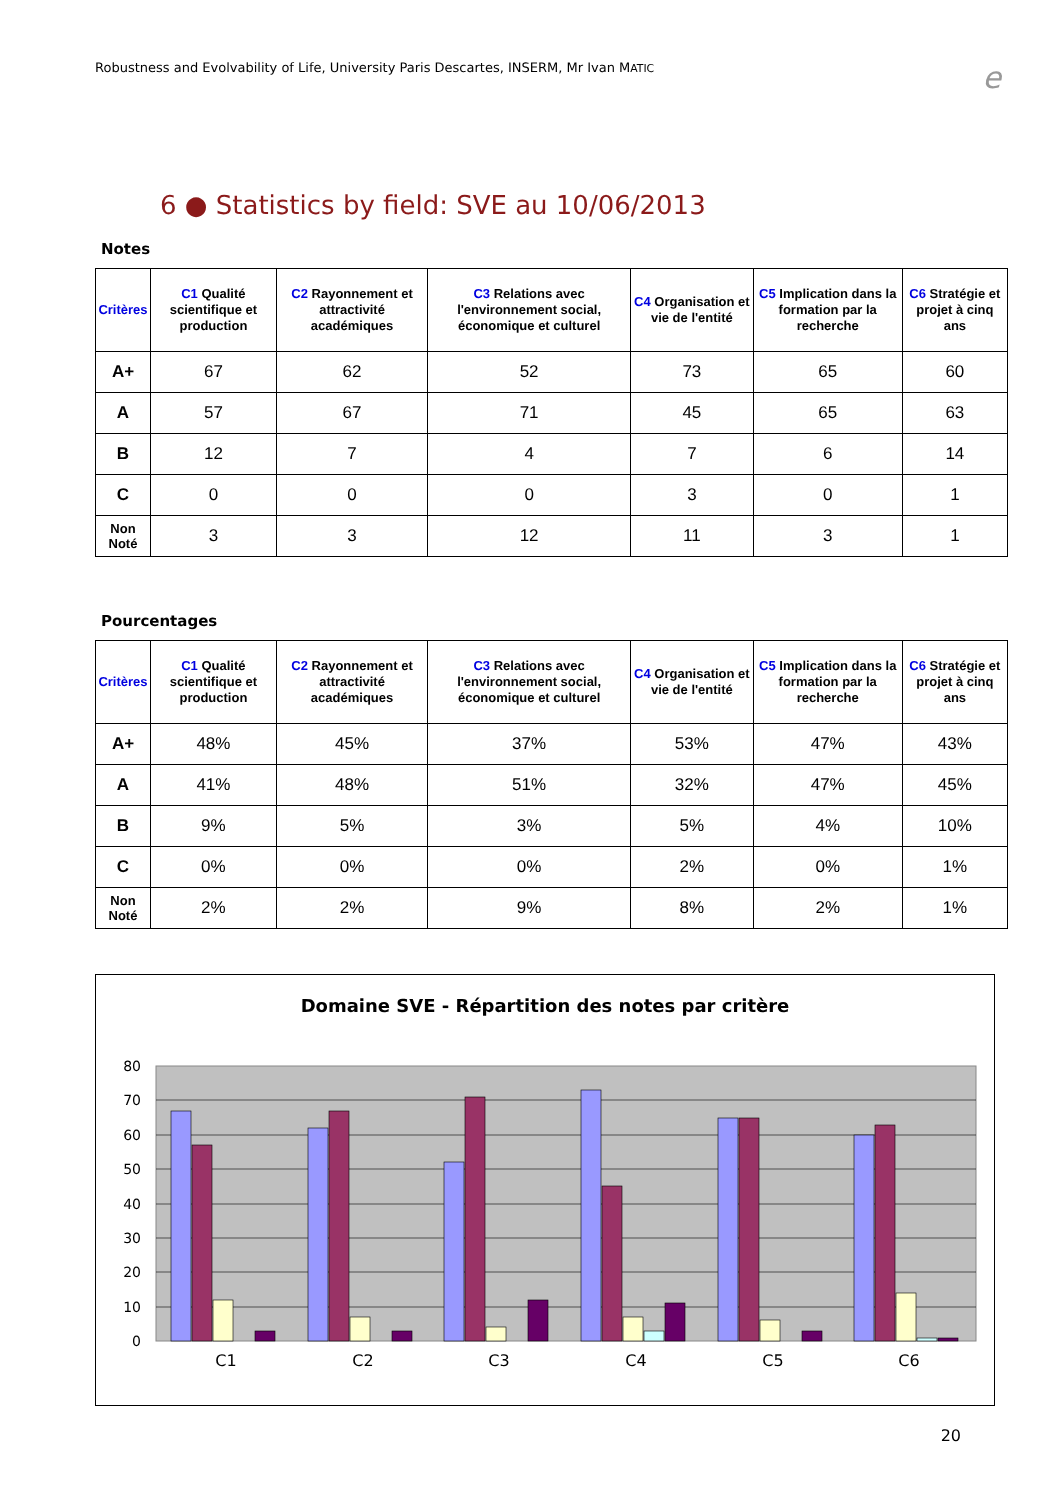Robustness and Evolvability of Life, University Paris Descartes, INSERM, Mr Ivan MATIC e
6 ● Statistics by field: SVE au 10/06/2013
Notes
| Critères | C1 Qualité scientifique et production | C2 Rayonnement et attractivité académiques | C3 Relations avec l'environnement social, économique et culturel | C4 Organisation et vie de l'entité | C5 Implication dans la formation par la recherche | C6 Stratégie et projet à cinq ans |
| --- | --- | --- | --- | --- | --- | --- |
| A+ | 67 | 62 | 52 | 73 | 65 | 60 |
| A | 57 | 67 | 71 | 45 | 65 | 63 |
| B | 12 | 7 | 4 | 7 | 6 | 14 |
| C | 0 | 0 | 0 | 3 | 0 | 1 |
| Non Noté | 3 | 3 | 12 | 11 | 3 | 1 |
Pourcentages
| Critères | C1 Qualité scientifique et production | C2 Rayonnement et attractivité académiques | C3 Relations avec l'environnement social, économique et culturel | C4 Organisation et vie de l'entité | C5 Implication dans la formation par la recherche | C6 Stratégie et projet à cinq ans |
| --- | --- | --- | --- | --- | --- | --- |
| A+ | 48% | 45% | 37% | 53% | 47% | 43% |
| A | 41% | 48% | 51% | 32% | 47% | 45% |
| B | 9% | 5% | 3% | 5% | 4% | 10% |
| C | 0% | 0% | 0% | 2% | 0% | 1% |
| Non Noté | 2% | 2% | 9% | 8% | 2% | 1% |
Domaine SVE - Répartition des notes par critère
80
70
60
50
40
30
20
10
0
C1
C2
C3
C4
C5
C6
20